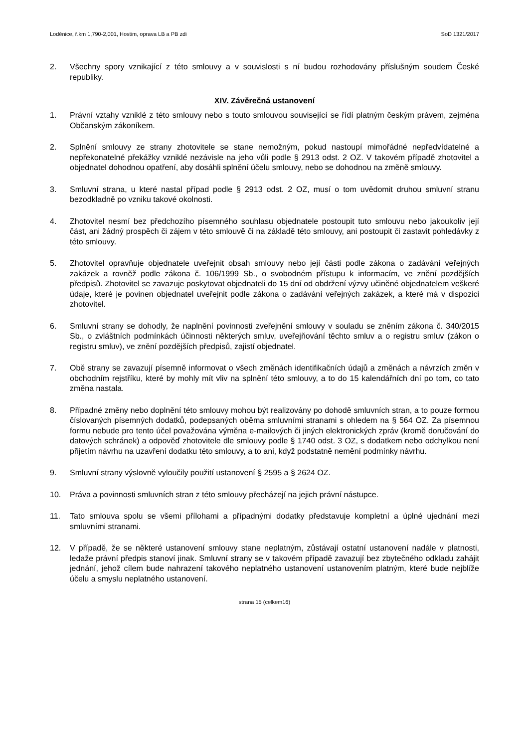Loděnice, ř.km 1,790-2,001, Hostim, oprava LB a PB zdi SoD 1321/2017
2. Všechny spory vznikající z této smlouvy a v souvislosti s ní budou rozhodovány příslušným soudem České republiky.
XIV. Závěrečná ustanovení
1. Právní vztahy vzniklé z této smlouvy nebo s touto smlouvou související se řídí platným českým právem, zejména Občanským zákoníkem.
2. Splnění smlouvy ze strany zhotovitele se stane nemožným, pokud nastoupí mimořádné nepředvídatelné a nepřekonatelné překážky vzniklé nezávisle na jeho vůli podle § 2913 odst. 2 OZ. V takovém případě zhotovitel a objednatel dohodnou opatření, aby dosáhli splnění účelu smlouvy, nebo se dohodnou na změně smlouvy.
3. Smluvní strana, u které nastal případ podle § 2913 odst. 2 OZ, musí o tom uvědomit druhou smluvní stranu bezodkladně po vzniku takové okolnosti.
4. Zhotovitel nesmí bez předchozího písemného souhlasu objednatele postoupit tuto smlouvu nebo jakoukoliv její část, ani žádný prospěch či zájem v této smlouvě či na základě této smlouvy, ani postoupit či zastavit pohledávky z této smlouvy.
5. Zhotovitel opravňuje objednatele uveřejnit obsah smlouvy nebo její části podle zákona o zadávání veřejných zakázek a rovněž podle zákona č. 106/1999 Sb., o svobodném přístupu k informacím, ve znění pozdějších předpisů. Zhotovitel se zavazuje poskytovat objednateli do 15 dní od obdržení výzvy učiněné objednatelem veškeré údaje, které je povinen objednatel uveřejnit podle zákona o zadávání veřejných zakázek, a které má v dispozici zhotovitel.
6. Smluvní strany se dohodly, že naplnění povinnosti zveřejnění smlouvy v souladu se zněním zákona č. 340/2015 Sb., o zvláštních podmínkách účinnosti některých smluv, uveřejňování těchto smluv a o registru smluv (zákon o registru smluv), ve znění pozdějších předpisů, zajistí objednatel.
7. Obě strany se zavazují písemně informovat o všech změnách identifikačních údajů a změnách a návrzích změn v obchodním rejstříku, které by mohly mít vliv na splnění této smlouvy, a to do 15 kalendářních dní po tom, co tato změna nastala.
8. Případné změny nebo doplnění této smlouvy mohou být realizovány po dohodě smluvních stran, a to pouze formou číslovaných písemných dodatků, podepsaných oběma smluvními stranami s ohledem na § 564 OZ. Za písemnou formu nebude pro tento účel považována výměna e-mailových či jiných elektronických zpráv (kromě doručování do datových schránek) a odpověď zhotovitele dle smlouvy podle § 1740 odst. 3 OZ, s dodatkem nebo odchylkou není přijetím návrhu na uzavření dodatku této smlouvy, a to ani, když podstatně nemění podmínky návrhu.
9. Smluvní strany výslovně vyloučily použití ustanovení § 2595 a § 2624 OZ.
10. Práva a povinnosti smluvních stran z této smlouvy přecházejí na jejich právní nástupce.
11. Tato smlouva spolu se všemi přílohami a případnými dodatky představuje kompletní a úplné ujednání mezi smluvními stranami.
12. V případě, že se některé ustanovení smlouvy stane neplatným, zůstávají ostatní ustanovení nadále v platnosti, ledaže právní předpis stanoví jinak. Smluvní strany se v takovém případě zavazují bez zbytečného odkladu zahájit jednání, jehož cílem bude nahrazení takového neplatného ustanovení ustanovením platným, které bude nejblíže účelu a smyslu neplatného ustanovení.
strana 15 (celkem16)